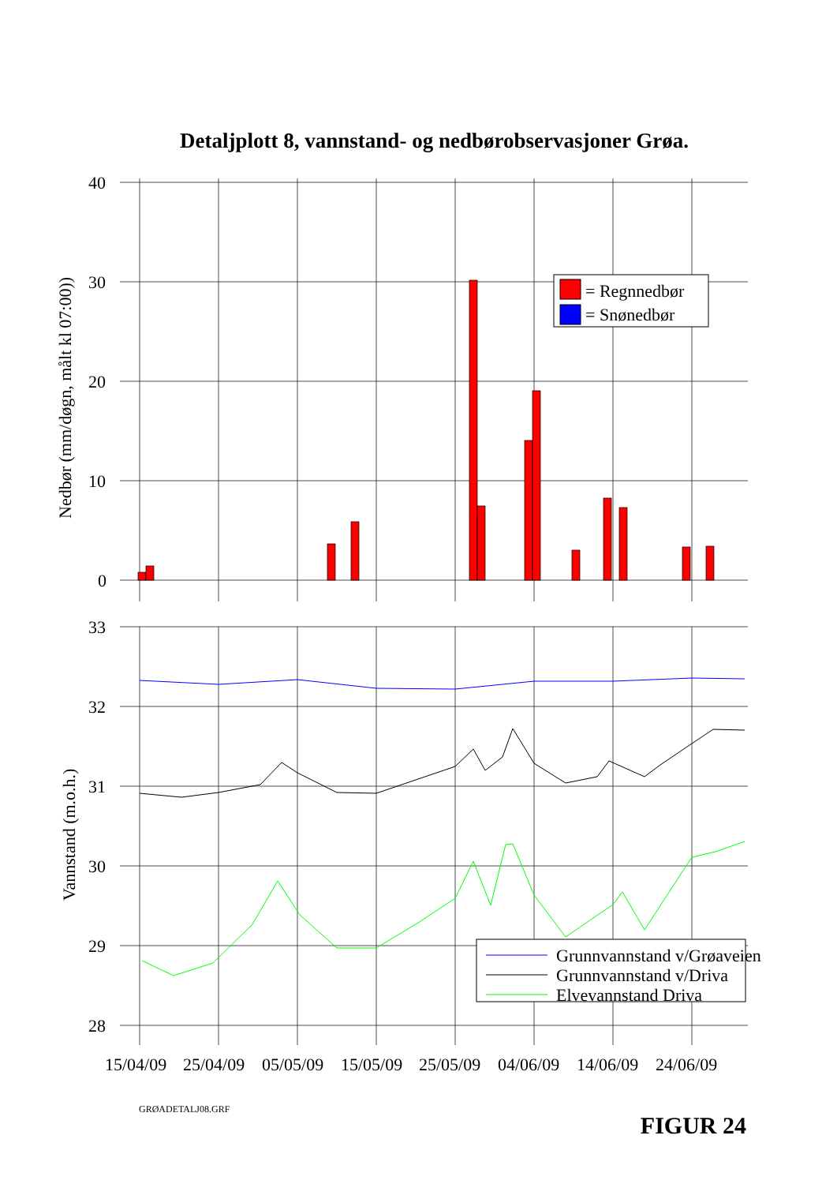Detaljplott 8, vannstand- og nedbørobservasjoner Grøa.
= Regnnedbør
= Snønedbør
Grunnvannstand v/Grøaveien
Grunnvannstand v/Driva
Elvevannstand Driva
40
30
20
10
0
33
32
31
30
29
28
Nedbør (mm/døgn, målt kl 07:00))
Vannstand (m.o.h.)
15/04/09
25/04/09
05/05/09
15/05/09
25/05/09
04/06/09
14/06/09
24/06/09
GRØADETALJ08.GRF
FIGUR 24